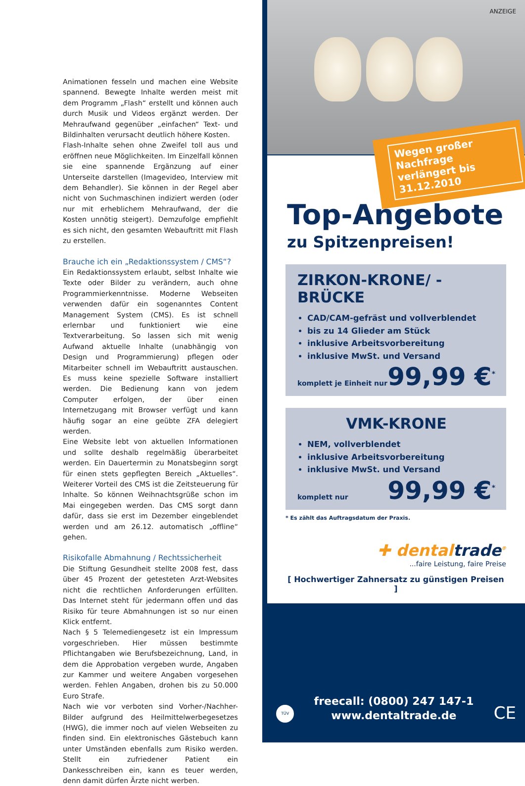Animationen fesseln und machen eine Website spannend. Bewegte Inhalte werden meist mit dem Programm „Flash“ erstellt und können auch durch Musik und Videos ergänzt werden. Der Mehraufwand gegenüber „einfachen“ Text- und Bildinhalten verursacht deutlich höhere Kosten.
Flash-Inhalte sehen ohne Zweifel toll aus und eröffnen neue Möglichkeiten. Im Einzelfall können sie eine spannende Ergänzung auf einer Unterseite darstellen (Imagevideo, Interview mit dem Behandler). Sie können in der Regel aber nicht von Suchmaschinen indiziert werden (oder nur mit erheblichem Mehraufwand, der die Kosten unnötig steigert). Demzufolge empfiehlt es sich nicht, den gesamten Webauftritt mit Flash zu erstellen.
Brauche ich ein „Redaktionssystem / CMS“?
Ein Redaktionssystem erlaubt, selbst Inhalte wie Texte oder Bilder zu verändern, auch ohne Programmierkenntnisse. Moderne Webseiten verwenden dafür ein sogenanntes Content Management System (CMS). Es ist schnell erlernbar und funktioniert wie eine Textverarbeitung. So lassen sich mit wenig Aufwand aktuelle Inhalte (unabhängig von Design und Programmierung) pflegen oder Mitarbeiter schnell im Webauftritt austauschen. Es muss keine spezielle Software installiert werden. Die Bedienung kann von jedem Computer erfolgen, der über einen Internetzugang mit Browser verfügt und kann häufig sogar an eine geübte ZFA delegiert werden.
Eine Website lebt von aktuellen Informationen und sollte deshalb regelmäßig überarbeitet werden. Ein Dauertermin zu Monatsbeginn sorgt für einen stets gepflegten Bereich „Aktuelles“. Weiterer Vorteil des CMS ist die Zeitsteuerung für Inhalte. So können Weihnachtsgrüße schon im Mai eingegeben werden. Das CMS sorgt dann dafür, dass sie erst im Dezember eingeblendet werden und am 26.12. automatisch „offline“ gehen.
Risikofalle Abmahnung / Rechtssicherheit
Die Stiftung Gesundheit stellte 2008 fest, dass über 45 Prozent der getesteten Arzt-Websites nicht die rechtlichen Anforderungen erfüllten. Das Internet steht für jedermann offen und das Risiko für teure Abmahnungen ist so nur einen Klick entfernt.
Nach § 5 Telemediengesetz ist ein Impressum vorgeschrieben. Hier müssen bestimmte Pflichtangaben wie Berufsbezeichnung, Land, in dem die Approbation vergeben wurde, Angaben zur Kammer und weitere Angaben vorgesehen werden. Fehlen Angaben, drohen bis zu 50.000 Euro Strafe.
Nach wie vor verboten sind Vorher-/Nachher-Bilder aufgrund des Heilmittelwerbegesetzes (HWG), die immer noch auf vielen Webseiten zu finden sind. Ein elektronisches Gästebuch kann unter Umständen ebenfalls zum Risiko werden. Stellt ein zufriedener Patient ein Dankesschreiben ein, kann es teuer werden, denn damit dürfen Ärzte nicht werben.
ANZEIGE
Wegen großer Nachfrage verlängert bis 31.12.2010
Top-Angebote
zu Spitzenpreisen!
ZIRKON-KRONE/ -BRÜCKE
CAD/CAM-gefräst und vollverblendet
bis zu 14 Glieder am Stück
inklusive Arbeitsvorbereitung
inklusive MwSt. und Versand
komplett je Einheit nur 99,99 €<sup>*</sup>
VMK-KRONE
NEM, vollverblendet
inklusive Arbeitsvorbereitung
inklusive MwSt. und Versand
komplett nur 99,99 €<sup>*</sup>
* Es zählt das Auftragsdatum der Praxis.
✚ dentaltrade<sup>®</sup>
...faire Leistung, faire Preise
[ Hochwertiger Zahnersatz zu günstigen Preisen ]
TÜV
freecall: (0800) 247 147-1
www.dentaltrade.de
CE